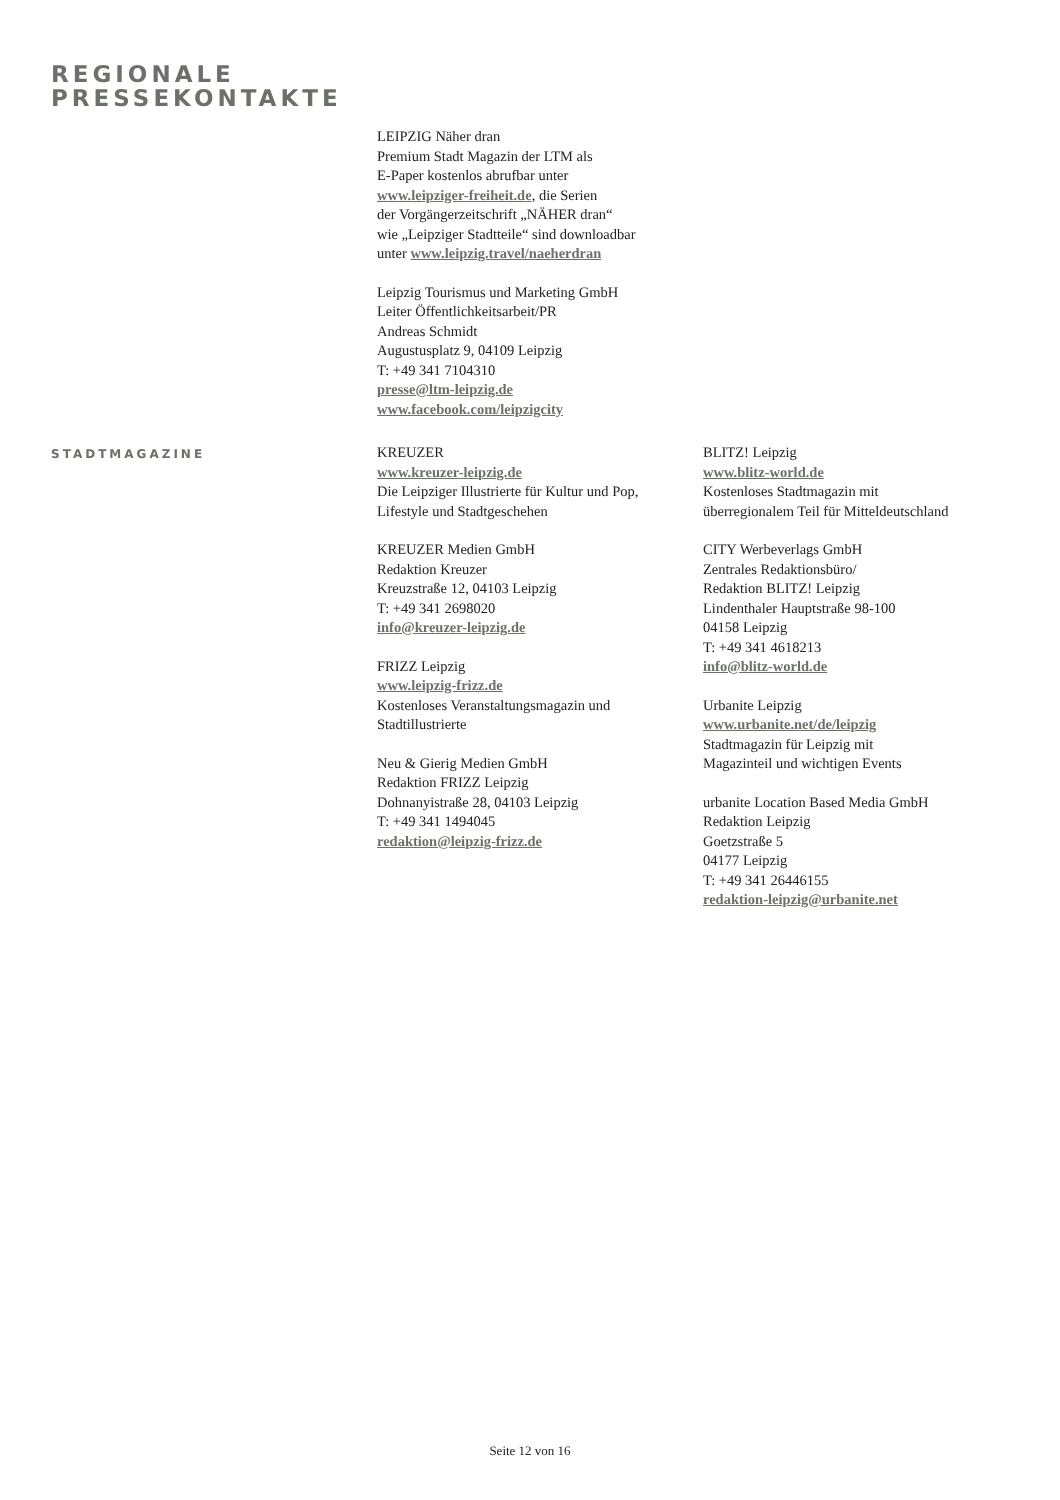REGIONALE
PRESSEKONTAKTE
LEIPZIG Näher dran
Premium Stadt Magazin der LTM als
E-Paper kostenlos abrufbar unter
www.leipziger-freiheit.de, die Serien
der Vorgängerzeitschrift „NÄHER dran“
wie „Leipziger Stadtteile“ sind downloadbar
unter www.leipzig.travel/naeherdran
Leipzig Tourismus und Marketing GmbH
Leiter Öffentlichkeitsarbeit/PR
Andreas Schmidt
Augustusplatz 9, 04109 Leipzig
T: +49 341 7104310
presse@ltm-leipzig.de
www.facebook.com/leipzigcity
STADTMAGAZINE
KREUZER
www.kreuzer-leipzig.de
Die Leipziger Illustrierte für Kultur und Pop,
Lifestyle und Stadtgeschehen
KREUZER Medien GmbH
Redaktion Kreuzer
Kreuzstraße 12, 04103 Leipzig
T: +49 341 2698020
info@kreuzer-leipzig.de
FRIZZ Leipzig
www.leipzig-frizz.de
Kostenloses Veranstaltungsmagazin und
Stadtillustrierte
Neu & Gierig Medien GmbH
Redaktion FRIZZ Leipzig
Dohnanyistraße 28, 04103 Leipzig
T: +49 341 1494045
redaktion@leipzig-frizz.de
BLITZ! Leipzig
www.blitz-world.de
Kostenloses Stadtmagazin mit
überregionalem Teil für Mitteldeutschland
CITY Werbeverlags GmbH
Zentrales Redaktionsbüro/
Redaktion BLITZ! Leipzig
Lindenthaler Hauptstraße 98-100
04158 Leipzig
T: +49 341 4618213
info@blitz-world.de
Urbanite Leipzig
www.urbanite.net/de/leipzig
Stadtmagazin für Leipzig mit
Magazinteil und wichtigen Events
urbanite Location Based Media GmbH
Redaktion Leipzig
Goetzstraße 5
04177 Leipzig
T: +49 341 26446155
redaktion-leipzig@urbanite.net
Seite 12 von 16